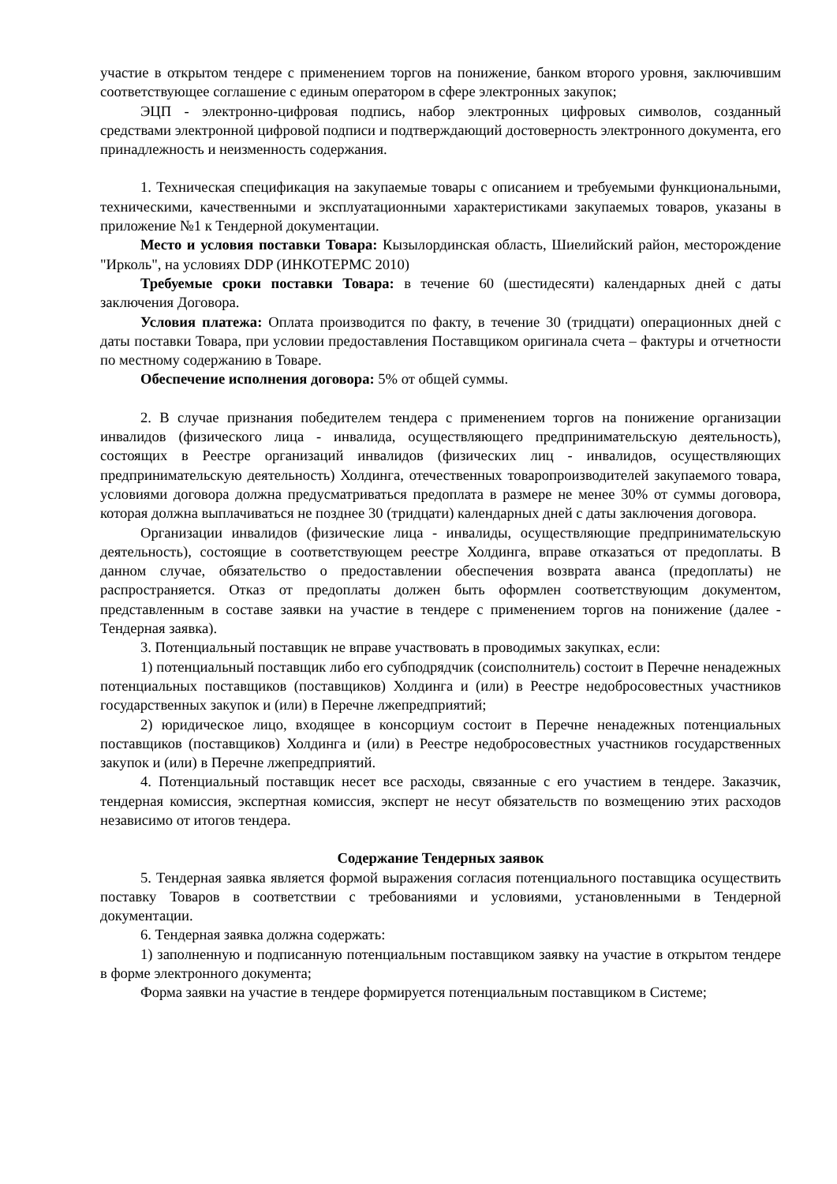участие в открытом тендере с применением торгов на понижение, банком второго уровня, заключившим соответствующее соглашение с единым оператором в сфере электронных закупок;
ЭЦП - электронно-цифровая подпись, набор электронных цифровых символов, созданный средствами электронной цифровой подписи и подтверждающий достоверность электронного документа, его принадлежность и неизменность содержания.
1. Техническая спецификация на закупаемые товары с описанием и требуемыми функциональными, техническими, качественными и эксплуатационными характеристиками закупаемых товаров, указаны в приложение №1 к Тендерной документации.
Место и условия поставки Товара: Кызылординская область, Шиелийский район, месторождение "Ирколь", на условиях DDP (ИНКОТЕРМС 2010)
Требуемые сроки поставки Товара: в течение 60 (шестидесяти) календарных дней с даты заключения Договора.
Условия платежа: Оплата производится по факту, в течение 30 (тридцати) операционных дней с даты поставки Товара, при условии предоставления Поставщиком оригинала счета – фактуры и отчетности по местному содержанию в Товаре.
Обеспечение исполнения договора: 5% от общей суммы.
2. В случае признания победителем тендера с применением торгов на понижение организации инвалидов (физического лица - инвалида, осуществляющего предпринимательскую деятельность), состоящих в Реестре организаций инвалидов (физических лиц - инвалидов, осуществляющих предпринимательскую деятельность) Холдинга, отечественных товаропроизводителей закупаемого товара, условиями договора должна предусматриваться предоплата в размере не менее 30% от суммы договора, которая должна выплачиваться не позднее 30 (тридцати) календарных дней с даты заключения договора.
Организации инвалидов (физические лица - инвалиды, осуществляющие предпринимательскую деятельность), состоящие в соответствующем реестре Холдинга, вправе отказаться от предоплаты. В данном случае, обязательство о предоставлении обеспечения возврата аванса (предоплаты) не распространяется. Отказ от предоплаты должен быть оформлен соответствующим документом, представленным в составе заявки на участие в тендере с применением торгов на понижение (далее - Тендерная заявка).
3. Потенциальный поставщик не вправе участвовать в проводимых закупках, если:
1) потенциальный поставщик либо его субподрядчик (соисполнитель) состоит в Перечне ненадежных потенциальных поставщиков (поставщиков) Холдинга и (или) в Реестре недобросовестных участников государственных закупок и (или) в Перечне лжепредприятий;
2) юридическое лицо, входящее в консорциум состоит в Перечне ненадежных потенциальных поставщиков (поставщиков) Холдинга и (или) в Реестре недобросовестных участников государственных закупок и (или) в Перечне лжепредприятий.
4. Потенциальный поставщик несет все расходы, связанные с его участием в тендере. Заказчик, тендерная комиссия, экспертная комиссия, эксперт не несут обязательств по возмещению этих расходов независимо от итогов тендера.
Содержание Тендерных заявок
5. Тендерная заявка является формой выражения согласия потенциального поставщика осуществить поставку Товаров в соответствии с требованиями и условиями, установленными в Тендерной документации.
6. Тендерная заявка должна содержать:
1) заполненную и подписанную потенциальным поставщиком заявку на участие в открытом тендере в форме электронного документа;
Форма заявки на участие в тендере формируется потенциальным поставщиком в Системе;